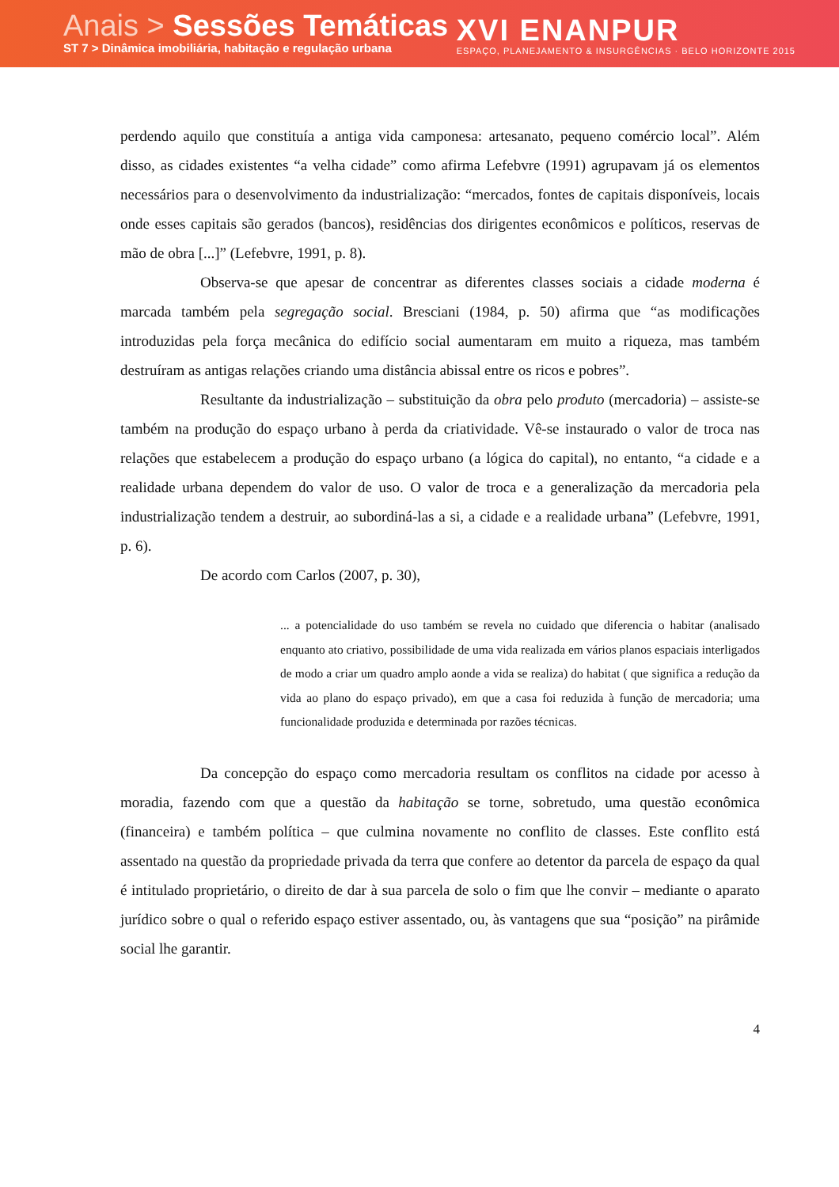Anais > Sessões Temáticas
ST 7 > Dinâmica imobiliária, habitação e regulação urbana
XVI ENANPUR
ESPAÇO, PLANEJAMENTO & INSURGÊNCIAS · BELO HORIZONTE 2015
perdendo aquilo que constituía a antiga vida camponesa: artesanato, pequeno comércio local”. Além disso, as cidades existentes “a velha cidade” como afirma Lefebvre (1991) agrupavam já os elementos necessários para o desenvolvimento da industrialização: “mercados, fontes de capitais disponíveis, locais onde esses capitais são gerados (bancos), residências dos dirigentes econômicos e políticos, reservas de mão de obra [...]” (Lefebvre, 1991, p. 8).
Observa-se que apesar de concentrar as diferentes classes sociais a cidade moderna é marcada também pela segregação social. Bresciani (1984, p. 50) afirma que “as modificações introduzidas pela força mecânica do edifício social aumentaram em muito a riqueza, mas também destruíram as antigas relações criando uma distância abissal entre os ricos e pobres”.
Resultante da industrialização – substituição da obra pelo produto (mercadoria) – assiste-se também na produção do espaço urbano à perda da criatividade. Vê-se instaurado o valor de troca nas relações que estabelecem a produção do espaço urbano (a lógica do capital), no entanto, “a cidade e a realidade urbana dependem do valor de uso. O valor de troca e a generalização da mercadoria pela industrialização tendem a destruir, ao subordiná-las a si, a cidade e a realidade urbana” (Lefebvre, 1991, p. 6).
De acordo com Carlos (2007, p. 30),
... a potencialidade do uso também se revela no cuidado que diferencia o habitar (analisado enquanto ato criativo, possibilidade de uma vida realizada em vários planos espaciais interligados de modo a criar um quadro amplo aonde a vida se realiza) do habitat ( que significa a redução da vida ao plano do espaço privado), em que a casa foi reduzida à função de mercadoria; uma funcionalidade produzida e determinada por razões técnicas.
Da concepção do espaço como mercadoria resultam os conflitos na cidade por acesso à moradia, fazendo com que a questão da habitação se torne, sobretudo, uma questão econômica (financeira) e também política – que culmina novamente no conflito de classes. Este conflito está assentado na questão da propriedade privada da terra que confere ao detentor da parcela de espaço da qual é intitulado proprietário, o direito de dar à sua parcela de solo o fim que lhe convir – mediante o aparato jurídico sobre o qual o referido espaço estiver assentado, ou, às vantagens que sua “posição” na pirâmide social lhe garantir.
4